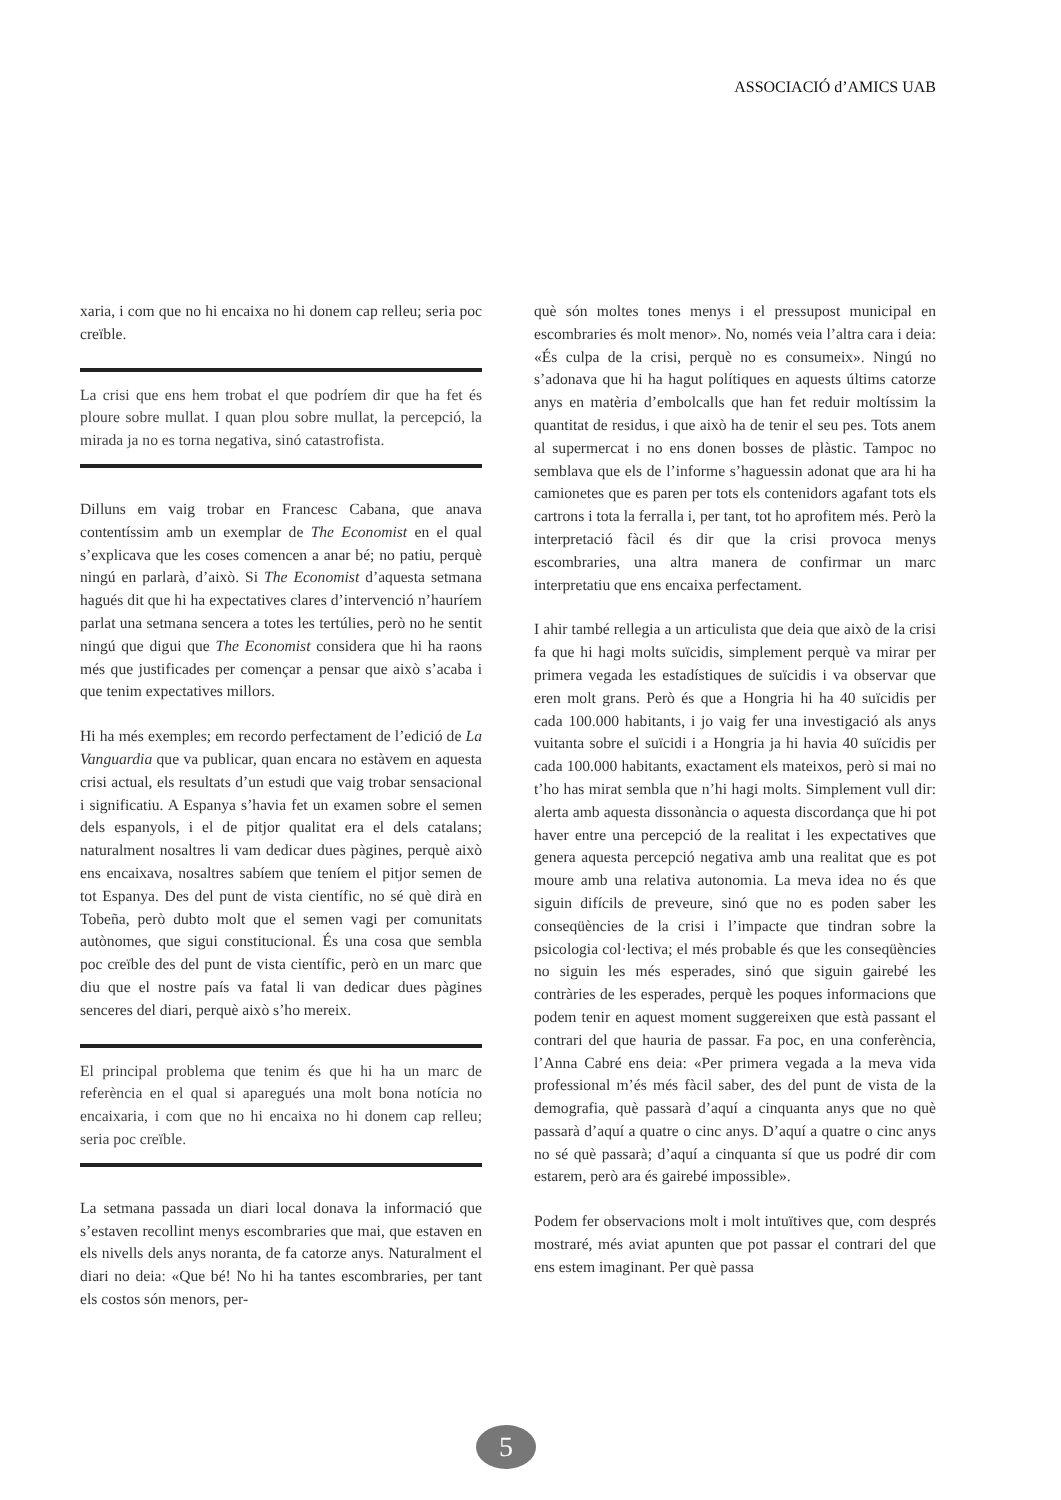ASSOCIACIÓ d’AMICS UAB
xaria, i com que no hi encaixa no hi donem cap relleu; seria poc creïble.
La crisi que ens hem trobat el que podríem dir que ha fet és ploure sobre mullat. I quan plou sobre mullat, la percepció, la mirada ja no es torna negativa, sinó catastrofista.
Dilluns em vaig trobar en Francesc Cabana, que anava contentíssim amb un exemplar de The Economist en el qual s’explicava que les coses comencen a anar bé; no patiu, perquè ningú en parlarà, d’això. Si The Economist d’aquesta setmana hagués dit que hi ha expectatives clares d’intervenció n’hauríem parlat una setmana sencera a totes les tertúlies, però no he sentit ningú que digui que The Economist considera que hi ha raons més que justificades per començar a pensar que això s’acaba i que tenim expectatives millors.
Hi ha més exemples; em recordo perfectament de l’edició de La Vanguardia que va publicar, quan encara no estàvem en aquesta crisi actual, els resultats d’un estudi que vaig trobar sensacional i significatiu. A Espanya s’havia fet un examen sobre el semen dels espanyols, i el de pitjor qualitat era el dels catalans; naturalment nosaltres li vam dedicar dues pàgines, perquè això ens encaixava, nosaltres sabíem que teníem el pitjor semen de tot Espanya. Des del punt de vista científic, no sé què dirà en Tobeña, però dubto molt que el semen vagi per comunitats autònomes, que sigui constitucional. És una cosa que sembla poc creïble des del punt de vista científic, però en un marc que diu que el nostre país va fatal li van dedicar dues pàgines senceres del diari, perquè això s’ho mereix.
El principal problema que tenim és que hi ha un marc de referència en el qual si aparegués una molt bona notícia no encaixaria, i com que no hi encaixa no hi donem cap relleu; seria poc creïble.
La setmana passada un diari local donava la informació que s’estaven recollint menys escombraries que mai, que estaven en els nivells dels anys noranta, de fa catorze anys. Naturalment el diari no deia: «Que bé! No hi ha tantes escombraries, per tant els costos són menors, per-
què són moltes tones menys i el pressupost municipal en escombraries és molt menor». No, només veia l’altra cara i deia: «És culpa de la crisi, perquè no es consumeix». Ningú no s’adonava que hi ha hagut polítiques en aquests últims catorze anys en matèria d’embolcalls que han fet reduir moltíssim la quantitat de residus, i que això ha de tenir el seu pes. Tots anem al supermercat i no ens donen bosses de plàstic. Tampoc no semblava que els de l’informe s’haguessin adonat que ara hi ha camionetes que es paren per tots els contenidors agafant tots els cartrons i tota la ferralla i, per tant, tot ho aprofitem més. Però la interpretació fàcil és dir que la crisi provoca menys escombraries, una altra manera de confirmar un marc interpretatiu que ens encaixa perfectament.
I ahir també rellegia a un articulista que deia que això de la crisi fa que hi hagi molts suïcidis, simplement perquè va mirar per primera vegada les estadístiques de suïcidis i va observar que eren molt grans. Però és que a Hongria hi ha 40 suïcidis per cada 100.000 habitants, i jo vaig fer una investigació als anys vuitanta sobre el suïcidi i a Hongria ja hi havia 40 suïcidis per cada 100.000 habitants, exactament els mateixos, però si mai no t’ho has mirat sembla que n’hi hagi molts. Simplement vull dir: alerta amb aquesta dissonància o aquesta discordança que hi pot haver entre una percepció de la realitat i les expectatives que genera aquesta percepció negativa amb una realitat que es pot moure amb una relativa autonomia. La meva idea no és que siguin difícils de preveure, sinó que no es poden saber les conseqüències de la crisi i l’impacte que tindran sobre la psicologia col·lectiva; el més probable és que les conseqüències no siguin les més esperades, sinó que siguin gairebé les contràries de les esperades, perquè les poques informacions que podem tenir en aquest moment suggereixen que està passant el contrari del que hauria de passar. Fa poc, en una conferència, l’Anna Cabré ens deia: «Per primera vegada a la meva vida professional m’és més fàcil saber, des del punt de vista de la demografia, què passarà d’aquí a cinquanta anys que no què passarà d’aquí a quatre o cinc anys. D’aquí a quatre o cinc anys no sé què passarà; d’aquí a cinquanta sí que us podré dir com estarem, però ara és gairebé impossible».
Podem fer observacions molt i molt intuïtives que, com després mostraré, més aviat apunten que pot passar el contrari del que ens estem imaginant. Per què passa
5